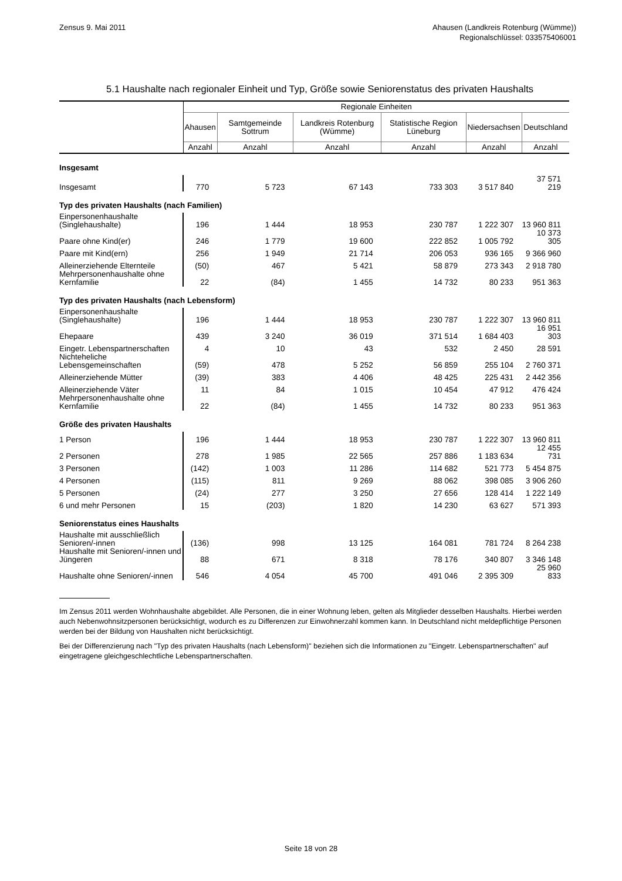Zensus 9. Mai 2011 Ahausen (Landkreis Rotenburg (Wümme))
Regionalschlüssel: 033575406001
5.1 Haushalte nach regionaler Einheit und Typ, Größe sowie Seniorenstatus des privaten Haushalts
| | Regionale Einheiten | | | | | |
| --- | --- | --- | --- | --- | --- | --- |
| | Ahausen | Samtgemeinde Sottrum | Landkreis Rotenburg (Wümme) | Statistische Region Lüneburg | Niedersachsen | Deutschland |
| | Anzahl | Anzahl | Anzahl | Anzahl | Anzahl | Anzahl |
| Insgesamt | | | | | | |
| Insgesamt | 770 | 5 723 | 67 143 | 733 303 | 3 517 840 | 37 571 219 |
| Typ des privaten Haushalts (nach Familien) | | | | | | |
| Einpersonenhaushalte (Singlehaushalte) | 196 | 1 444 | 18 953 | 230 787 | 1 222 307 | 13 960 811 |
| Paare ohne Kind(er) | 246 | 1 779 | 19 600 | 222 852 | 1 005 792 | 10 373 305 |
| Paare mit Kind(ern) | 256 | 1 949 | 21 714 | 206 053 | 936 165 | 9 366 960 |
| Alleinerziehende Elternteile | (50) | 467 | 5 421 | 58 879 | 273 343 | 2 918 780 |
| Mehrpersonenhaushalte ohne Kernfamilie | 22 | (84) | 1 455 | 14 732 | 80 233 | 951 363 |
| Typ des privaten Haushalts (nach Lebensform) | | | | | | |
| Einpersonenhaushalte (Singlehaushalte) | 196 | 1 444 | 18 953 | 230 787 | 1 222 307 | 13 960 811 |
| Ehepaare | 439 | 3 240 | 36 019 | 371 514 | 1 684 403 | 16 951 303 |
| Eingetr. Lebenspartnerschaften | 4 | 10 | 43 | 532 | 2 450 | 28 591 |
| Nichteheliche Lebensgemeinschaften | (59) | 478 | 5 252 | 56 859 | 255 104 | 2 760 371 |
| Alleinerziehende Mütter | (39) | 383 | 4 406 | 48 425 | 225 431 | 2 442 356 |
| Alleinerziehende Väter | 11 | 84 | 1 015 | 10 454 | 47 912 | 476 424 |
| Mehrpersonenhaushalte ohne Kernfamilie | 22 | (84) | 1 455 | 14 732 | 80 233 | 951 363 |
| Größe des privaten Haushalts | | | | | | |
| 1 Person | 196 | 1 444 | 18 953 | 230 787 | 1 222 307 | 13 960 811 |
| 2 Personen | 278 | 1 985 | 22 565 | 257 886 | 1 183 634 | 12 455 731 |
| 3 Personen | (142) | 1 003 | 11 286 | 114 682 | 521 773 | 5 454 875 |
| 4 Personen | (115) | 811 | 9 269 | 88 062 | 398 085 | 3 906 260 |
| 5 Personen | (24) | 277 | 3 250 | 27 656 | 128 414 | 1 222 149 |
| 6 und mehr Personen | 15 | (203) | 1 820 | 14 230 | 63 627 | 571 393 |
| Seniorenstatus eines Haushalts | | | | | | |
| Haushalte mit ausschließlich Senioren/-innen | (136) | 998 | 13 125 | 164 081 | 781 724 | 8 264 238 |
| Haushalte mit Senioren/-innen und Jüngeren | 88 | 671 | 8 318 | 78 176 | 340 807 | 3 346 148 |
| Haushalte ohne Senioren/-innen | 546 | 4 054 | 45 700 | 491 046 | 2 395 309 | 25 960 833 |
Im Zensus 2011 werden Wohnhaushalte abgebildet. Alle Personen, die in einer Wohnung leben, gelten als Mitglieder desselben Haushalts. Hierbei werden auch Nebenwohnsitzpersonen berücksichtigt, wodurch es zu Differenzen zur Einwohnerzahl kommen kann. In Deutschland nicht meldepflichtige Personen werden bei der Bildung von Haushalten nicht berücksichtigt.
Bei der Differenzierung nach "Typ des privaten Haushalts (nach Lebensform)" beziehen sich die Informationen zu "Eingetr. Lebenspartnerschaften" auf eingetragene gleichgeschlechtliche Lebenspartnerschaften.
Seite 18 von 28